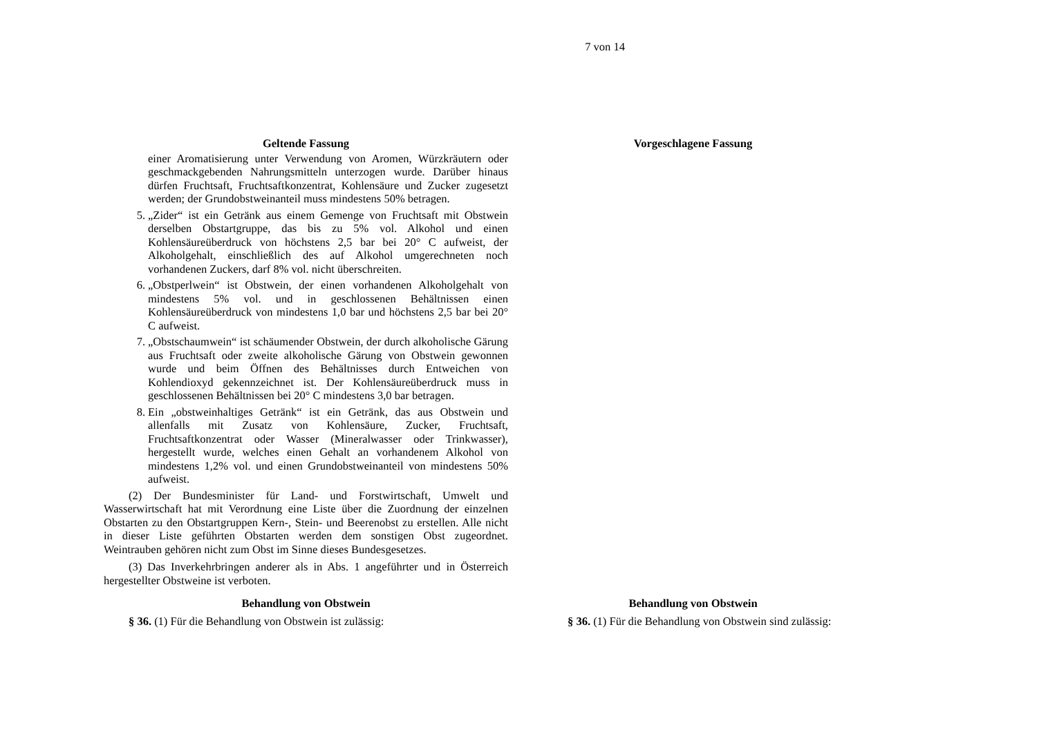7 von 14
| Geltende Fassung | | Vorgeschlagene Fassung |
| --- | --- | --- |
| einer Aromatisierung unter Verwendung von Aromen, Würzkräutern oder geschmackgebenden Nahrungsmitteln unterzogen wurde. Darüber hinaus dürfen Fruchtsaft, Fruchtsaftkonzentrat, Kohlensäure und Zucker zugesetzt werden; der Grundobstweinanteil muss mindestens 50% betragen. 5. „Zider“ ist ein Getränk aus einem Gemenge von Fruchtsaft mit Obstwein derselben Obstartgruppe, das bis zu 5% vol. Alkohol und einen Kohlensäureüberdruck von höchstens 2,5 bar bei 20° C aufweist, der Alkoholgehalt, einschließlich des auf Alkohol umgerechneten noch vorhandenen Zuckers, darf 8% vol. nicht überschreiten. 6. „Obstperlwein“ ist Obstwein, der einen vorhandenen Alkoholgehalt von mindestens 5% vol. und in geschlossenen Behältnissen einen Kohlensäureüberdruck von mindestens 1,0 bar und höchstens 2,5 bar bei 20° C aufweist. 7. „Obstschaumwein“ ist schäumender Obstwein, der durch alkoholische Gärung aus Fruchtsaft oder zweite alkoholische Gärung von Obstwein gewonnen wurde und beim Öffnen des Behältnisses durch Entweichen von Kohlendioxyd gekennzeichnet ist. Der Kohlensäureüberdruck muss in geschlossenen Behältnissen bei 20° C mindestens 3,0 bar betragen. 8. Ein „obstweinhaltiges Getränk“ ist ein Getränk, das aus Obstwein und allenfalls mit Zusatz von Kohlensäure, Zucker, Fruchtsaft, Fruchtsaftkonzentrat oder Wasser (Mineralwasser oder Trinkwasser), hergestellt wurde, welches einen Gehalt an vorhandenem Alkohol von mindestens 1,2% vol. und einen Grundobstweinanteil von mindestens 50% aufweist. (2) Der Bundesminister für Land- und Forstwirtschaft, Umwelt und Wasserwirtschaft hat mit Verordnung eine Liste über die Zuordnung der einzelnen Obstarten zu den Obstartgruppen Kern-, Stein- und Beerenobst zu erstellen. Alle nicht in dieser Liste geführten Obstarten werden dem sonstigen Obst zugeordnet. Weintrauben gehören nicht zum Obst im Sinne dieses Bundesgesetzes. (3) Das Inverkehrbringen anderer als in Abs. 1 angeführter und in Österreich hergestellter Obstweine ist verboten. | | |
| Behandlung von Obstwein § 36. (1) Für die Behandlung von Obstwein ist zulässig: | | Behandlung von Obstwein § 36. (1) Für die Behandlung von Obstwein sind zulässig: |